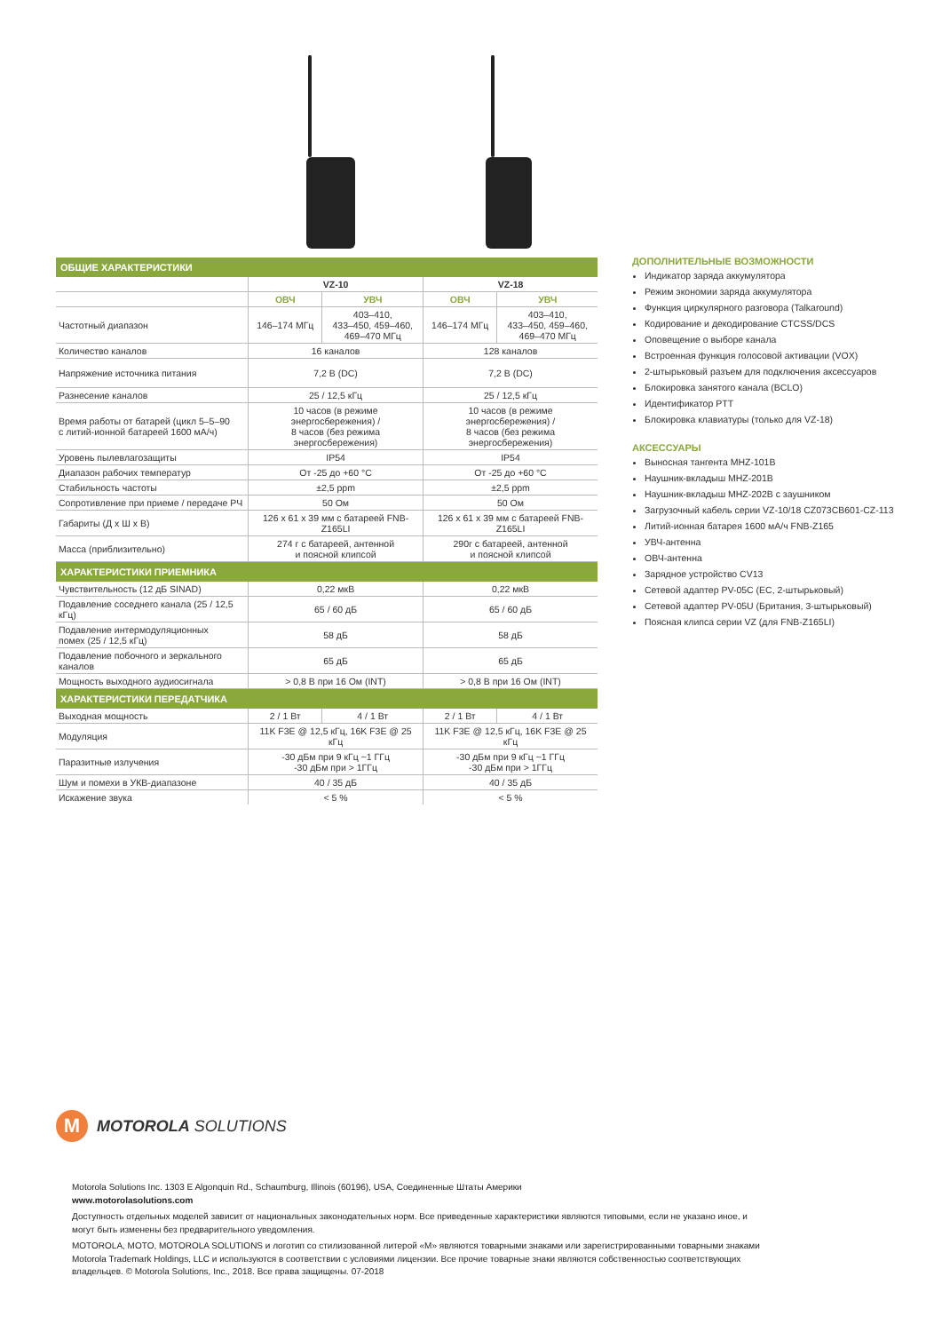| ОБЩИЕ ХАРАКТЕРИСТИКИ | | | | |
| | VZ-10 | | VZ-18 | |
| | ОВЧ | УВЧ | ОВЧ | УВЧ |
| Частотный диапазон | 146–174 МГц | 403–410, 433–450, 459–460, 469–470 МГц | 146–174 МГц | 403–410, 433–450, 459–460, 469–470 МГц |
| Количество каналов | 16 каналов | | 128 каналов | |
| Напряжение источника питания | 7,2 В (DC) | | 7,2 В (DC) | |
| Разнесение каналов | 25 / 12,5 кГц | | 25 / 12,5 кГц | |
| Время работы от батарей (цикл 5–5–90 с литий-ионной батареей 1600 мА/ч) | 10 часов (в режиме энергосбережения) / 8 часов (без режима энергосбережения) | | 10 часов (в режиме энергосбережения) / 8 часов (без режима энергосбережения) | |
| Уровень пылевлагозащиты | IP54 | | IP54 | |
| Диапазон рабочих температур | От -25 до +60 °C | | От -25 до +60 °C | |
| Стабильность частоты | ±2,5 ppm | | ±2,5 ppm | |
| Сопротивление при приеме / передаче РЧ | 50 Ом | | 50 Ом | |
| Габариты (Д х Ш х В) | 126 x 61 x 39 мм с батареей FNB-Z165LI | | 126 x 61 x 39 мм с батареей FNB-Z165LI | |
| Масса (приблизительно) | 274 г с батареей, антенной и поясной клипсой | | 290г с батареей, антенной и поясной клипсой | |
| ХАРАКТЕРИСТИКИ ПРИЕМНИКА | | | | |
| Чувствительность (12 дБ SINAD) | 0,22 мкВ | | 0,22 мкВ | |
| Подавление соседнего канала (25 / 12,5 кГц) | 65 / 60 дБ | | 65 / 60 дБ | |
| Подавление интермодуляционных помех (25 / 12,5 кГц) | 58 дБ | | 58 дБ | |
| Подавление побочного и зеркального каналов | 65 дБ | | 65 дБ | |
| Мощность выходного аудиосигнала | > 0,8 В при 16 Ом (INT) | | > 0,8 В при 16 Ом (INT) | |
| ХАРАКТЕРИСТИКИ ПЕРЕДАТЧИКА | | | | |
| Выходная мощность | 2 / 1 Вт | 4 / 1 Вт | 2 / 1 Вт | 4 / 1 Вт |
| Модуляция | 11K F3E @ 12,5 кГц, 16K F3E @ 25 кГц | | 11K F3E @ 12,5 кГц, 16K F3E @ 25 кГц | |
| Паразитные излучения | -30 дБм при 9 кГц ~1 ГГц -30 дБм при > 1ГГц | | -30 дБм при 9 кГц ~1 ГГц -30 дБм при > 1ГГц | |
| Шум и помехи в УКВ-диапазоне | 40 / 35 дБ | | 40 / 35 дБ | |
| Искажение звука | < 5 % | | < 5 % | |
ДОПОЛНИТЕЛЬНЫЕ ВОЗМОЖНОСТИ
Индикатор заряда аккумулятора
Режим экономии заряда аккумулятора
Функция циркулярного разговора (Talkaround)
Кодирование и декодирование CTCSS/DCS
Оповещение о выборе канала
Встроенная функция голосовой активации (VOX)
2-штырьковый разъем для подключения аксессуаров
Блокировка занятого канала (BCLO)
Идентификатор PTT
Блокировка клавиатуры (только для VZ-18)
АКСЕССУАРЫ
Выносная тангента MHZ-101B
Наушник-вкладыш MHZ-201B
Наушник-вкладыш MHZ-202B с заушником
Загрузочный кабель серии VZ-10/18 CZ073CB601-CZ-113
Литий-ионная батарея 1600 мА/ч FNB-Z165
УВЧ-антенна
ОВЧ-антенна
Зарядное устройство CV13
Сетевой адаптер PV-05C (ЕС, 2-штырьковый)
Сетевой адаптер PV-05U (Британия, 3-штырьковый)
Поясная клипса серии VZ (для FNB-Z165LI)
M
MOTOROLA SOLUTIONS
Motorola Solutions Inc. 1303 E Algonquin Rd., Schaumburg, Illinois (60196), USA, Соединенные Штаты Америки
www.motorolasolutions.com
Доступность отдельных моделей зависит от национальных законодательных норм. Все приведенные характеристики являются типовыми, если не указано иное, и могут быть изменены без предварительного уведомления.
MOTOROLA, MOTO, MOTOROLA SOLUTIONS и логотип со стилизованной литерой «M» являются товарными знаками или зарегистрированными товарными знаками Motorola Trademark Holdings, LLC и используются в соответствии с условиями лицензии. Все прочие товарные знаки являются собственностью соответствующих владельцев. © Motorola Solutions, Inc., 2018. Все права защищены. 07-2018